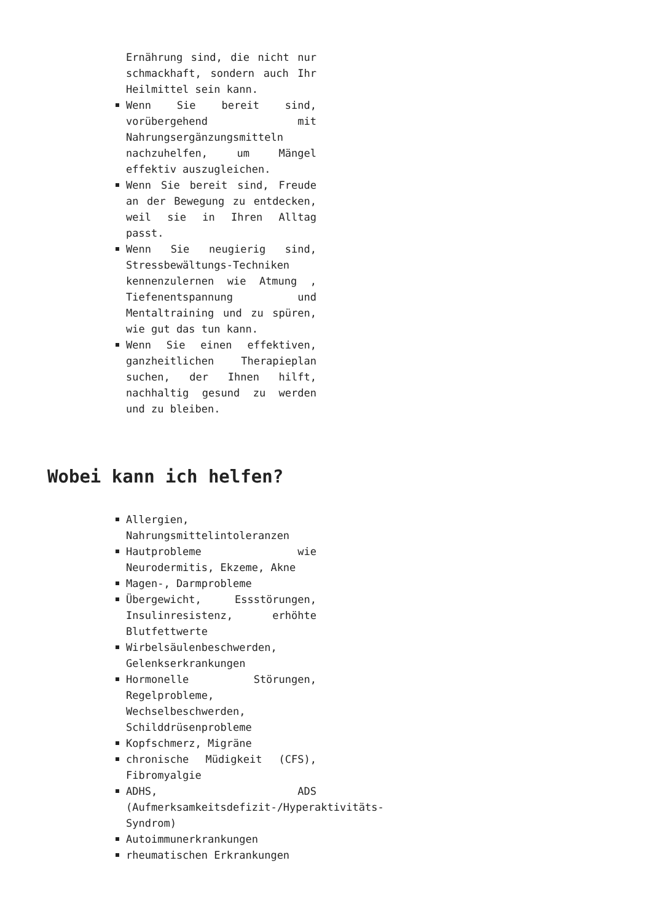Ernährung sind, die nicht nur schmackhaft, sondern auch Ihr Heilmittel sein kann.
Wenn Sie bereit sind, vorübergehend mit Nahrungsergänzungsmitteln nachzuhelfen, um Mängel effektiv auszugleichen.
Wenn Sie bereit sind, Freude an der Bewegung zu entdecken, weil sie in Ihren Alltag passt.
Wenn Sie neugierig sind, Stressbewältungs-Techniken kennenzulernen wie Atmung , Tiefenentspannung und Mentaltraining und zu spüren, wie gut das tun kann.
Wenn Sie einen effektiven, ganzheitlichen Therapieplan suchen, der Ihnen hilft, nachhaltig gesund zu werden und zu bleiben.
Wobei kann ich helfen?
Allergien, Nahrungsmittelintoleranzen
Hautprobleme wie Neurodermitis, Ekzeme, Akne
Magen-, Darmprobleme
Übergewicht, Essstörungen, Insulinresistenz, erhöhte Blutfettwerte
Wirbelsäulenbeschwerden, Gelenkserkrankungen
Hormonelle Störungen, Regelprobleme, Wechselbeschwerden, Schilddrüsenprobleme
Kopfschmerz, Migräne
chronische Müdigkeit (CFS), Fibromyalgie
ADHS, ADS (Aufmerksamkeitsdefizit-/Hyperaktivitäts-Syndrom)
Autoimmunerkrankungen
rheumatischen Erkrankungen